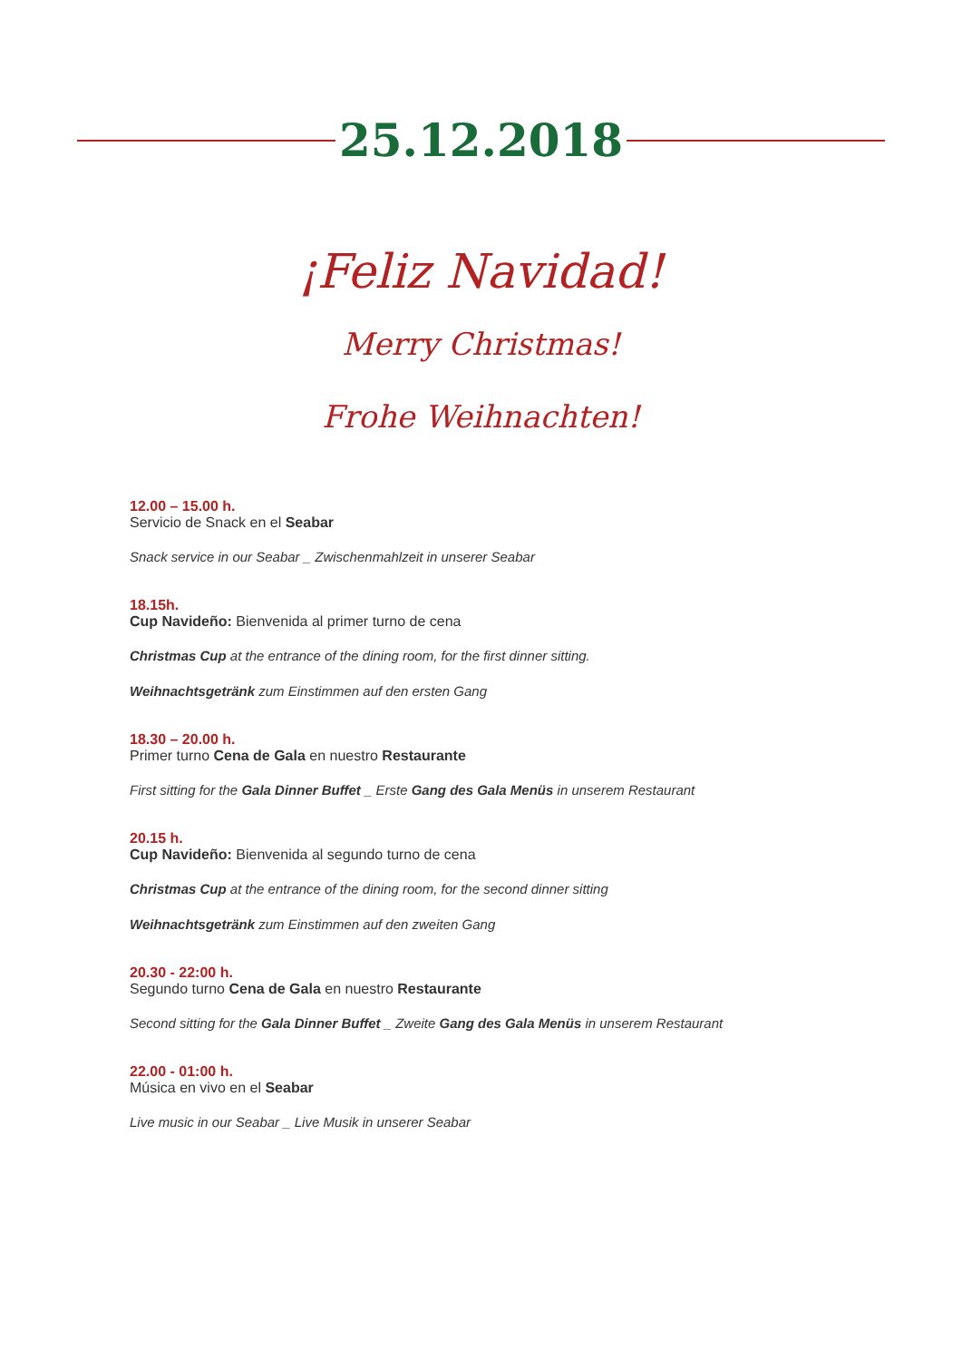25.12.2018
¡Feliz Navidad!
Merry Christmas!
Frohe Weihnachten!
12.00 – 15.00 h.
Servicio de Snack en el Seabar
Snack service in our Seabar _ Zwischenmahlzeit in unserer Seabar
18.15h.
Cup Navideño: Bienvenida al primer turno de cena
Christmas Cup at the entrance of the dining room, for the first dinner sitting.
Weihnachtsgetränk zum Einstimmen auf den ersten Gang
18.30 – 20.00 h.
Primer turno Cena de Gala en nuestro Restaurante
First sitting for the Gala Dinner Buffet _ Erste Gang des Gala Menüs in unserem Restaurant
20.15 h.
Cup Navideño: Bienvenida al segundo turno de cena
Christmas Cup at the entrance of the dining room, for the second dinner sitting
Weihnachtsgetränk zum Einstimmen auf den zweiten Gang
20.30 - 22:00 h.
Segundo turno Cena de Gala en nuestro Restaurante
Second sitting for the Gala Dinner Buffet _ Zweite Gang des Gala Menüs in unserem Restaurant
22.00 - 01:00 h.
Música en vivo en el Seabar
Live music in our Seabar _ Live Musik in unserer Seabar